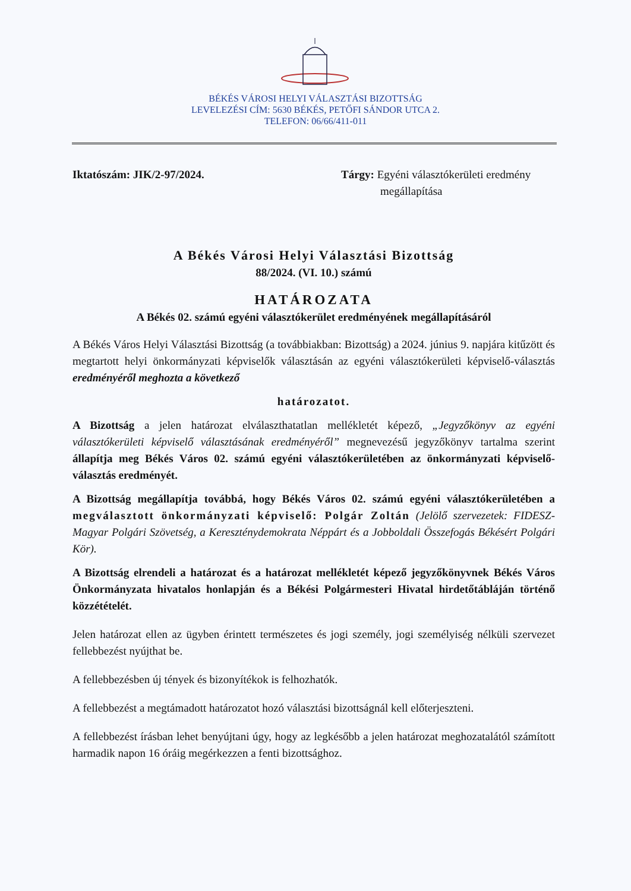BÉKÉS VÁROSI HELYI VÁLASZTÁSI BIZOTTSÁG
LEVELEZÉSI CÍM: 5630 BÉKÉS, PETŐFI SÁNDOR UTCA 2.
TELEFON: 06/66/411-011
Iktatószám: JIK/2-97/2024. Tárgy: Egyéni választókerületi eredmény
megállapítása
A Békés Városi Helyi Választási Bizottság
88/2024. (VI. 10.) számú
HATÁROZATA
A Békés 02. számú egyéni választókerület eredményének megállapításáról
A Békés Város Helyi Választási Bizottság (a továbbiakban: Bizottság) a 2024. június 9. napjára kitűzött és megtartott helyi önkormányzati képviselők választásán az egyéni választókerületi képviselő-választás eredményéről meghozta a következő
határozatot.
A Bizottság a jelen határozat elválaszthatatlan mellékletét képező, „Jegyzőkönyv az egyéni választókerületi képviselő választásának eredményéről” megnevezésű jegyzőkönyv tartalma szerint állapítja meg Békés Város 02. számú egyéni választókerületében az önkormányzati képviselő-választás eredményét.
A Bizottság megállapítja továbbá, hogy Békés Város 02. számú egyéni választókerületében a megválasztott önkormányzati képviselő: Polgár Zoltán (Jelölő szervezetek: FIDESZ-Magyar Polgári Szövetség, a Kereszténydemokrata Néppárt és a Jobboldali Összefogás Békésért Polgári Kör).
A Bizottság elrendeli a határozat és a határozat mellékletét képező jegyzőkönyvnek Békés Város Önkormányzata hivatalos honlapján és a Békési Polgármesteri Hivatal hirdetőtábláján történő közzétételét.
Jelen határozat ellen az ügyben érintett természetes és jogi személy, jogi személyiség nélküli szervezet fellebbezést nyújthat be.
A fellebbezésben új tények és bizonyítékok is felhozhatók.
A fellebbezést a megtámadott határozatot hozó választási bizottságnál kell előterjeszteni.
A fellebbezést írásban lehet benyújtani úgy, hogy az legkésőbb a jelen határozat meghozatalától számított harmadik napon 16 óráig megérkezzen a fenti bizottsághoz.